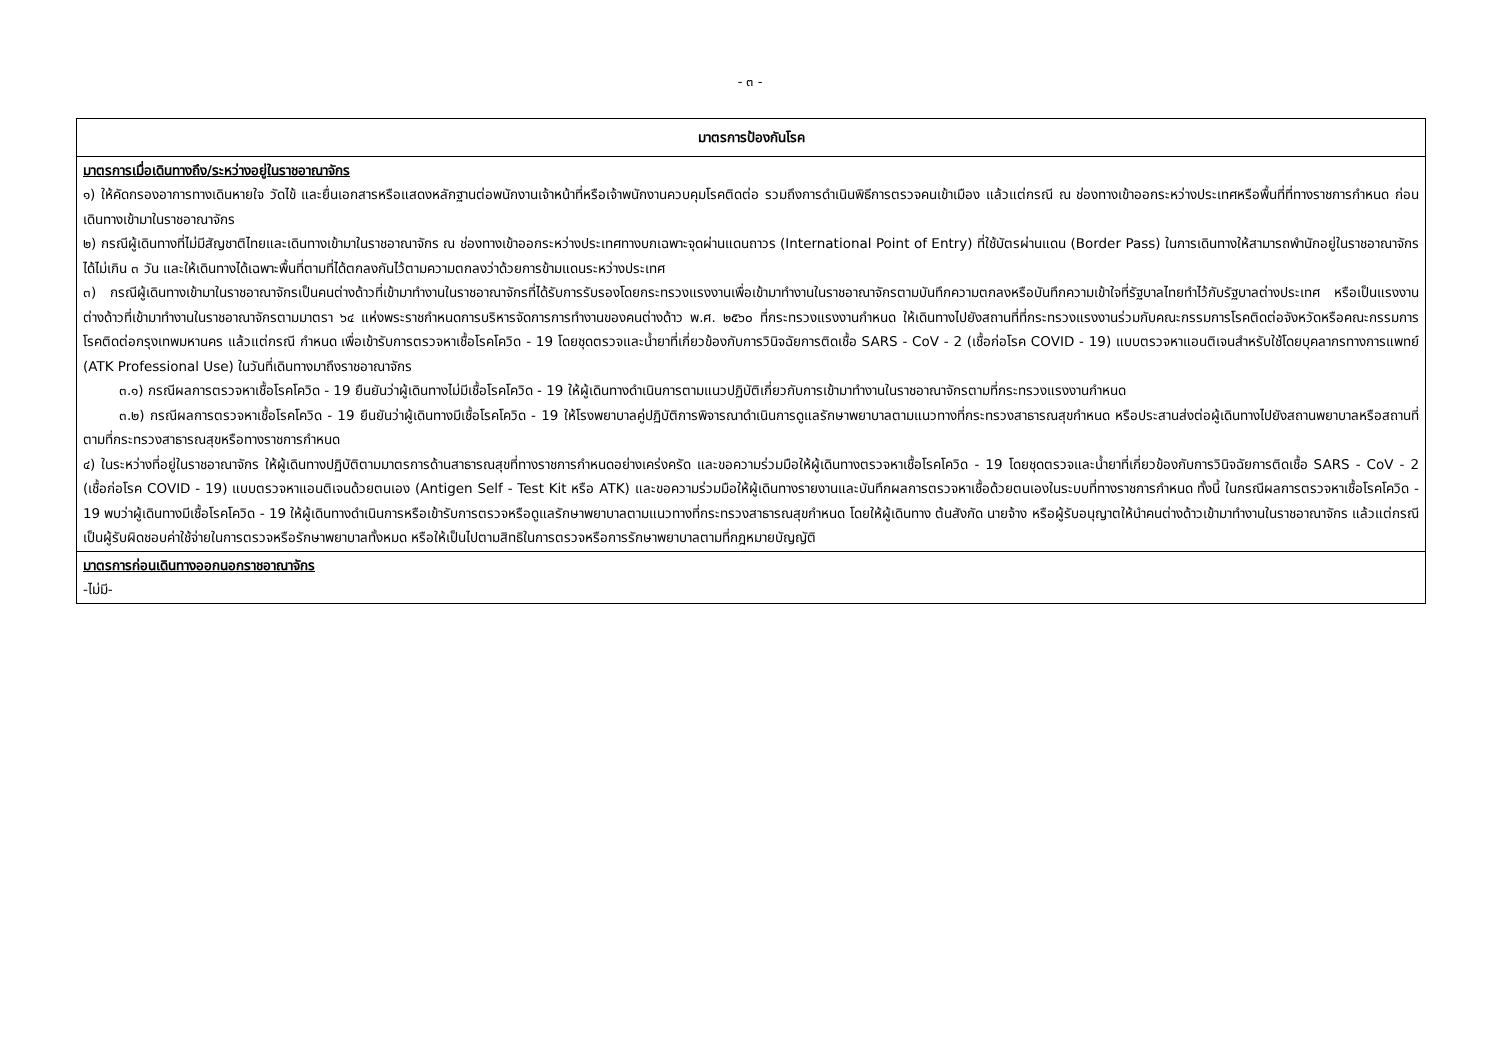- ๓ -
| มาตรการป้องกันโรค |
| --- |
| มาตรการเมื่อเดินทางถึง/ระหว่างอยู่ในราชอาณาจักร ๑) ให้คัดกรองอาการทางเดินหายใจ วัดไข้ และยื่นเอกสารหรือแสดงหลักฐานต่อพนักงานเจ้าหน้าที่หรือเจ้าพนักงานควบคุมโรคติดต่อ รวมถึงการดำเนินพิธีการตรวจคนเข้าเมือง แล้วแต่กรณี ณ ช่องทางเข้าออกระหว่างประเทศหรือพื้นที่ที่ทางราชการกำหนด ก่อนเดินทางเข้ามาในราชอาณาจักร ๒) กรณีผู้เดินทางที่ไม่มีสัญชาติไทยและเดินทางเข้ามาในราชอาณาจักร ณ ช่องทางเข้าออกระหว่างประเทศทางบกเฉพาะจุดผ่านแดนถาวร (International Point of Entry) ที่ใช้บัตรผ่านแดน (Border Pass) ในการเดินทางให้สามารถพำนักอยู่ในราชอาณาจักรได้ไม่เกิน ๓ วัน และให้เดินทางได้เฉพาะพื้นที่ตามที่ได้ตกลงกันไว้ตามความตกลงว่าด้วยการข้ามแดนระหว่างประเทศ ๓) กรณีผู้เดินทางเข้ามาในราชอาณาจักรเป็นคนต่างด้าวที่เข้ามาทำงานในราชอาณาจักรที่ได้รับการรับรองโดยกระทรวงแรงงานเพื่อเข้ามาทำงานในราชอาณาจักรตามบันทึกความตกลงหรือบันทึกความเข้าใจที่รัฐบาลไทยทำไว้กับรัฐบาลต่างประเทศ หรือเป็นแรงงานต่างด้าวที่เข้ามาทำงานในราชอาณาจักรตามมาตรา ๖๔ แห่งพระราชกำหนดการบริหารจัดการการทำงานของคนต่างด้าว พ.ศ. ๒๕๖๐ ที่กระทรวงแรงงานกำหนด ให้เดินทางไปยังสถานที่ที่กระทรวงแรงงานร่วมกับคณะกรรมการโรคติดต่อจังหวัดหรือคณะกรรมการโรคติดต่อกรุงเทพมหานคร แล้วแต่กรณี กำหนด เพื่อเข้ารับการตรวจหาเชื้อโรคโควิด - 19 โดยชุดตรวจและน้ำยาที่เกี่ยวข้องกับการวินิจฉัยการติดเชื้อ SARS - CoV - 2 (เชื้อก่อโรค COVID - 19) แบบตรวจหาแอนติเจนสำหรับใช้โดยบุคลากรทางการแพทย์ (ATK Professional Use) ในวันที่เดินทางมาถึงราชอาณาจักร ๓.๑) กรณีผลการตรวจหาเชื้อโรคโควิด - 19 ยืนยันว่าผู้เดินทางไม่มีเชื้อโรคโควิด - 19 ให้ผู้เดินทางดำเนินการตามแนวปฏิบัติเกี่ยวกับการเข้ามาทำงานในราชอาณาจักรตามที่กระทรวงแรงงานกำหนด ๓.๒) กรณีผลการตรวจหาเชื้อโรคโควิด - 19 ยืนยันว่าผู้เดินทางมีเชื้อโรคโควิด - 19 ให้โรงพยาบาลคู่ปฏิบัติการพิจารณาดำเนินการดูแลรักษาพยาบาลตามแนวทางที่กระทรวงสาธารณสุขกำหนด หรือประสานส่งต่อผู้เดินทางไปยังสถานพยาบาลหรือสถานที่ตามที่กระทรวงสาธารณสุขหรือทางราชการกำหนด ๔) ในระหว่างที่อยู่ในราชอาณาจักร ให้ผู้เดินทางปฏิบัติตามมาตรการด้านสาธารณสุขที่ทางราชการกำหนดอย่างเคร่งครัด และขอความร่วมมือให้ผู้เดินทางตรวจหาเชื้อโรคโควิด - 19 โดยชุดตรวจและน้ำยาที่เกี่ยวข้องกับการวินิจฉัยการติดเชื้อ SARS - CoV - 2 (เชื้อก่อโรค COVID - 19) แบบตรวจหาแอนติเจนด้วยตนเอง (Antigen Self - Test Kit หรือ ATK) และขอความร่วมมือให้ผู้เดินทางรายงานและบันทึกผลการตรวจหาเชื้อด้วยตนเองในระบบที่ทางราชการกำหนด ทั้งนี้ ในกรณีผลการตรวจหาเชื้อโรคโควิด - 19 พบว่าผู้เดินทางมีเชื้อโรคโควิด - 19 ให้ผู้เดินทางดำเนินการหรือเข้ารับการตรวจหรือดูแลรักษาพยาบาลตามแนวทางที่กระทรวงสาธารณสุขกำหนด โดยให้ผู้เดินทาง ต้นสังกัด นายจ้าง หรือผู้รับอนุญาตให้นำคนต่างด้าวเข้ามาทำงานในราชอาณาจักร แล้วแต่กรณี เป็นผู้รับผิดชอบค่าใช้จ่ายในการตรวจหรือรักษาพยาบาลทั้งหมด หรือให้เป็นไปตามสิทธิในการตรวจหรือการรักษาพยาบาลตามที่กฎหมายบัญญัติ |
| มาตรการก่อนเดินทางออกนอกราชอาณาจักร -ไม่มี- |